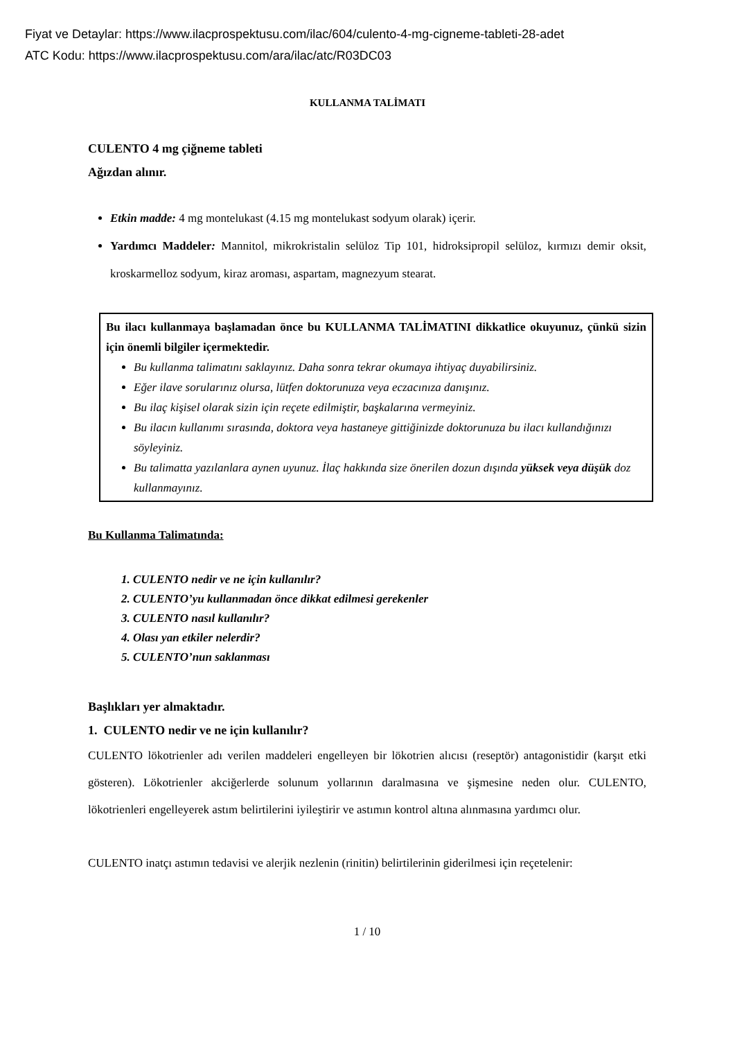Fiyat ve Detaylar: https://www.ilacprospektusu.com/ilac/604/culento-4-mg-cigneme-tableti-28-adet
ATC Kodu: https://www.ilacprospektusu.com/ara/ilac/atc/R03DC03
KULLANMA TALİMATI
CULENTO 4 mg çiğneme tableti
Ağızdan alınır.
Etkin madde: 4 mg montelukast (4.15 mg montelukast sodyum olarak) içerir.
Yardımcı Maddeler: Mannitol, mikrokristalin selüloz Tip 101, hidroksipropil selüloz, kırmızı demir oksit, kroskarmelloz sodyum, kiraz aroması, aspartam, magnezyum stearat.
Bu ilacı kullanmaya başlamadan önce bu KULLANMA TALİMATINI dikkatlice okuyunuz, çünkü sizin için önemli bilgiler içermektedir.
Bu kullanma talimatını saklayınız. Daha sonra tekrar okumaya ihtiyaç duyabilirsiniz.
Eğer ilave sorularınız olursa, lütfen doktorunuza veya eczacınıza danışınız.
Bu ilaç kişisel olarak sizin için reçete edilmiştir, başkalarına vermeyiniz.
Bu ilacın kullanımı sırasında, doktora veya hastaneye gittiğinizde doktorunuza bu ilacı kullandığınızı söyleyiniz.
Bu talimatta yazılanlara aynen uyunuz. İlaç hakkında size önerilen dozun dışında yüksek veya düşük doz kullanmayınız.
Bu Kullanma Talimatında:
1. CULENTO nedir ve ne için kullanılır?
2. CULENTO’yu kullanmadan önce dikkat edilmesi gerekenler
3. CULENTO nasıl kullanılır?
4. Olası yan etkiler nelerdir?
5. CULENTO’nun saklanması
Başlıkları yer almaktadır.
1. CULENTO nedir ve ne için kullanılır?
CULENTO lökotrienler adı verilen maddeleri engelleyen bir lökotrien alıcısı (reseptör) antagonistidir (karşıt etki gösteren). Lökotrienler akciğerlerde solunum yollarının daralmasına ve şişmesine neden olur. CULENTO, lökotrienleri engelleyerek astım belirtilerini iyileştirir ve astımın kontrol altına alınmasına yardımcı olur.
CULENTO inatçı astımın tedavisi ve alerjik nezlenin (rinitin) belirtilerinin giderilmesi için reçetelenir:
1 / 10